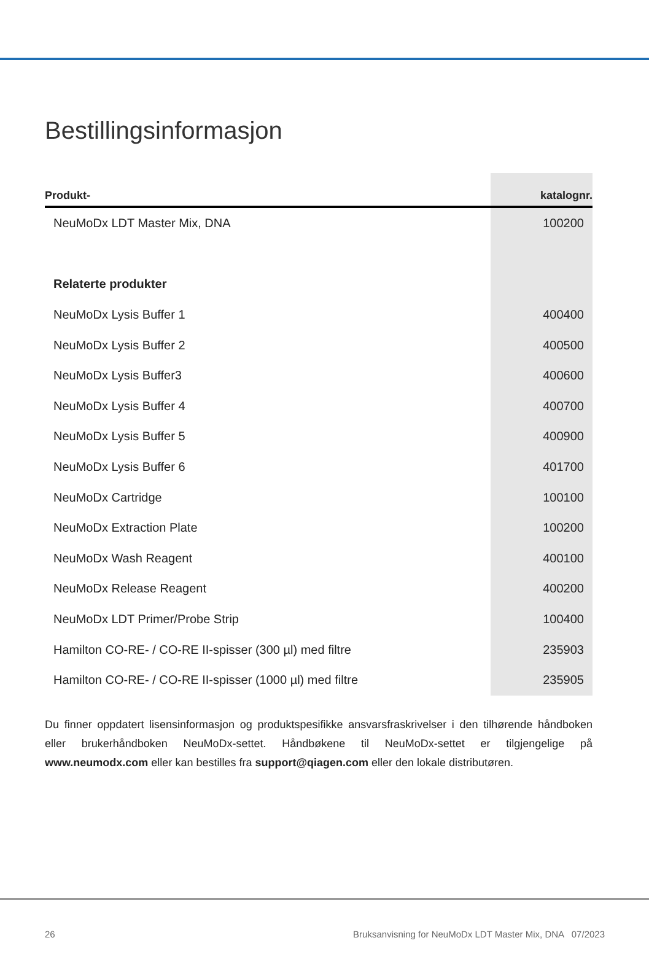Bestillingsinformasjon
| Produkt- | katalognr. |
| --- | --- |
| NeuMoDx LDT Master Mix, DNA | 100200 |
| Relaterte produkter | |
| NeuMoDx Lysis Buffer 1 | 400400 |
| NeuMoDx Lysis Buffer 2 | 400500 |
| NeuMoDx Lysis Buffer3 | 400600 |
| NeuMoDx Lysis Buffer 4 | 400700 |
| NeuMoDx Lysis Buffer 5 | 400900 |
| NeuMoDx Lysis Buffer 6 | 401700 |
| NeuMoDx Cartridge | 100100 |
| NeuMoDx Extraction Plate | 100200 |
| NeuMoDx Wash Reagent | 400100 |
| NeuMoDx Release Reagent | 400200 |
| NeuMoDx LDT Primer/Probe Strip | 100400 |
| Hamilton CO-RE- / CO-RE II-spisser (300 µl) med filtre | 235903 |
| Hamilton CO-RE- / CO-RE II-spisser (1000 µl) med filtre | 235905 |
Du finner oppdatert lisensinformasjon og produktspesifikke ansvarsfraskrivelser i den tilhørende håndboken eller brukerhåndboken NeuMoDx-settet. Håndbøkene til NeuMoDx-settet er tilgjengelige på www.neumodx.com eller kan bestilles fra support@qiagen.com eller den lokale distributøren.
26 Bruksanvisning for NeuMoDx LDT Master Mix, DNA 07/2023